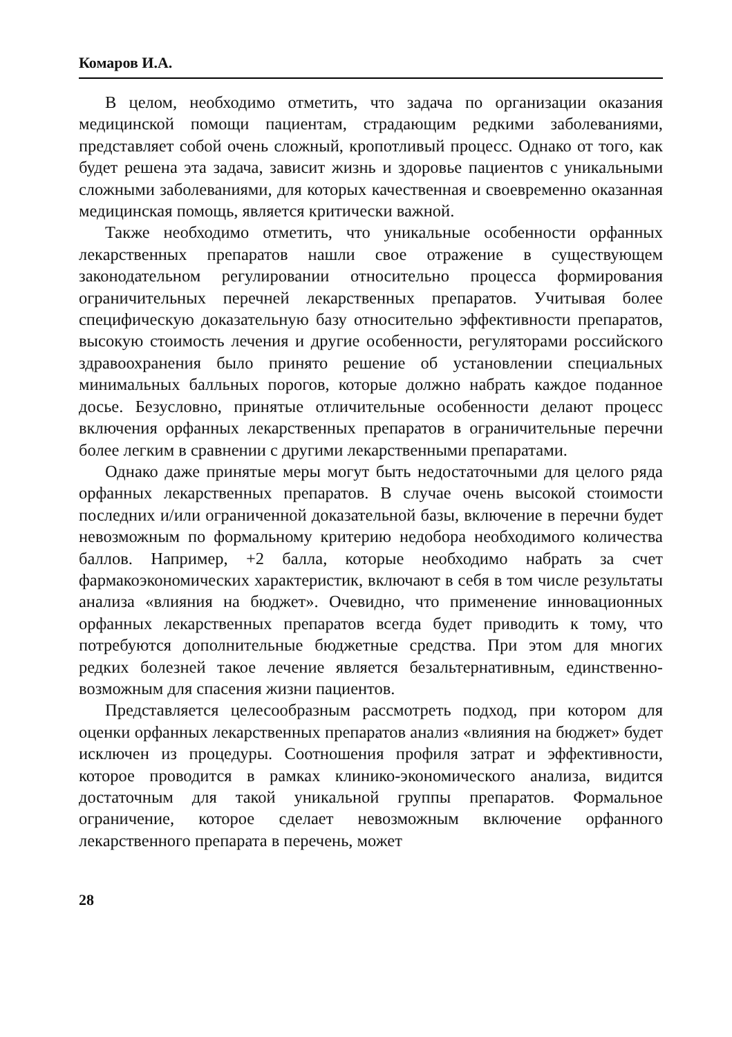Комаров И.А.
В целом, необходимо отметить, что задача по организации оказания медицинской помощи пациентам, страдающим редкими заболеваниями, представляет собой очень сложный, кропотливый процесс. Однако от того, как будет решена эта задача, зависит жизнь и здоровье пациентов с уникальными сложными заболеваниями, для которых качественная и своевременно оказанная медицинская помощь, является критически важной.
Также необходимо отметить, что уникальные особенности орфанных лекарственных препаратов нашли свое отражение в существующем законодательном регулировании относительно процесса формирования ограничительных перечней лекарственных препаратов. Учитывая более специфическую доказательную базу относительно эффективности препаратов, высокую стоимость лечения и другие особенности, регуляторами российского здравоохранения было принято решение об установлении специальных минимальных балльных порогов, которые должно набрать каждое поданное досье. Безусловно, принятые отличительные особенности делают процесс включения орфанных лекарственных препаратов в ограничительные перечни более легким в сравнении с другими лекарственными препаратами.
Однако даже принятые меры могут быть недостаточными для целого ряда орфанных лекарственных препаратов. В случае очень высокой стоимости последних и/или ограниченной доказательной базы, включение в перечни будет невозможным по формальному критерию недобора необходимого количества баллов. Например, +2 балла, которые необходимо набрать за счет фармакоэкономических характеристик, включают в себя в том числе результаты анализа «влияния на бюджет». Очевидно, что применение инновационных орфанных лекарственных препаратов всегда будет приводить к тому, что потребуются дополнительные бюджетные средства. При этом для многих редких болезней такое лечение является безальтернативным, единственно-возможным для спасения жизни пациентов.
Представляется целесообразным рассмотреть подход, при котором для оценки орфанных лекарственных препаратов анализ «влияния на бюджет» будет исключен из процедуры. Соотношения профиля затрат и эффективности, которое проводится в рамках клинико-экономического анализа, видится достаточным для такой уникальной группы препаратов. Формальное ограничение, которое сделает невозможным включение орфанного лекарственного препарата в перечень, может
28